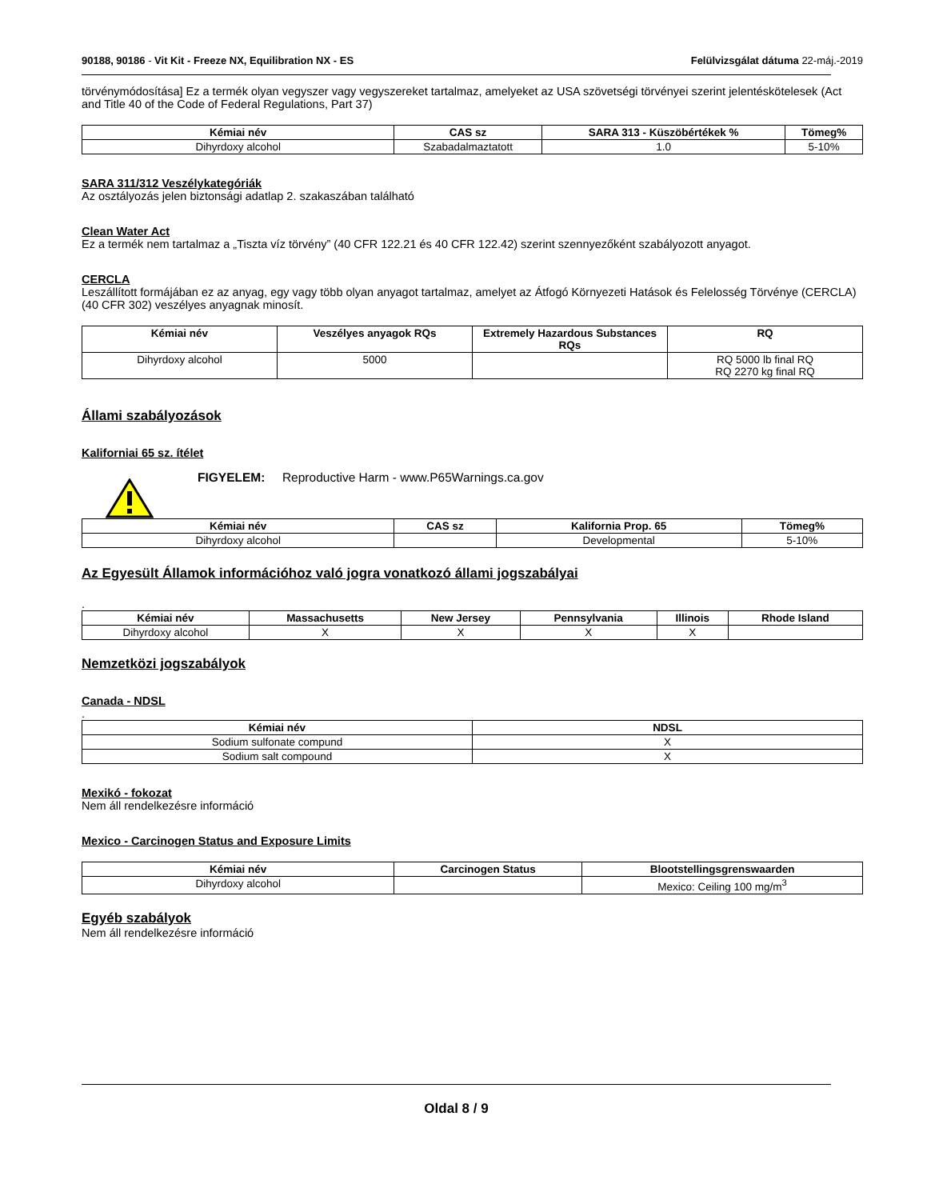90188, 90186 - Vit Kit - Freeze NX, Equilibration NX - ES
Felülvizsgálat dátuma 22-máj.-2019
törvénymódosítása] Ez a termék olyan vegyszer vagy vegyszereket tartalmaz, amelyeket az USA szövetségi törvényei szerint jelentéskötelesek (Act and Title 40 of the Code of Federal Regulations, Part 37)
| Kémiai név | CAS sz | SARA 313 - Küszöbértékek % | Tömeg% |
| --- | --- | --- | --- |
| Dihyrdoxy alcohol | Szabadalmaztatott | 1.0 | 5-10% |
SARA 311/312 Veszélykategóriák
Az osztályozás jelen biztonsági adatlap 2. szakaszában található
Clean Water Act
Ez a termék nem tartalmaz a „Tiszta víz törvény” (40 CFR 122.21 és 40 CFR 122.42) szerint szennyezőként szabályozott anyagot.
CERCLA
Leszállított formájában ez az anyag, egy vagy több olyan anyagot tartalmaz, amelyet az Átfogó Környezeti Hatások és Felelosség Törvénye (CERCLA) (40 CFR 302) veszélyes anyagnak minosít.
| Kémiai név | Veszélyes anyagok RQs | Extremely Hazardous Substances RQs | RQ |
| --- | --- | --- | --- |
| Dihyrdoxy alcohol | 5000 | | RQ 5000 lb final RQ RQ 2270 kg final RQ |
Állami szabályozások
Kaliforniai 65 sz. ítélet
FIGYELEM: Reproductive Harm - www.P65Warnings.ca.gov
| Kémiai név | CAS sz | Kalifornia Prop. 65 | Tömeg% |
| --- | --- | --- | --- |
| Dihyrdoxy alcohol | | Developmental | 5-10% |
Az Egyesült Államok információhoz való jogra vonatkozó állami jogszabályai
.
| Kémiai név | Massachusetts | New Jersey | Pennsylvania | Illinois | Rhode Island |
| --- | --- | --- | --- | --- | --- |
| Dihyrdoxy alcohol | X | X | X | X | |
Nemzetközi jogszabályok
Canada - NDSL
.
| Kémiai név | NDSL |
| --- | --- |
| Sodium sulfonate compund | X |
| Sodium salt compound | X |
Mexikó - fokozat
Nem áll rendelkezésre információ
Mexico - Carcinogen Status and Exposure Limits
| Kémiai név | Carcinogen Status | Blootstellingsgrenswaarden |
| --- | --- | --- |
| Dihyrdoxy alcohol | | Mexico: Ceiling 100 mg/m<sup>3</sup> |
Egyéb szabályok
Nem áll rendelkezésre információ
Oldal 8 / 9